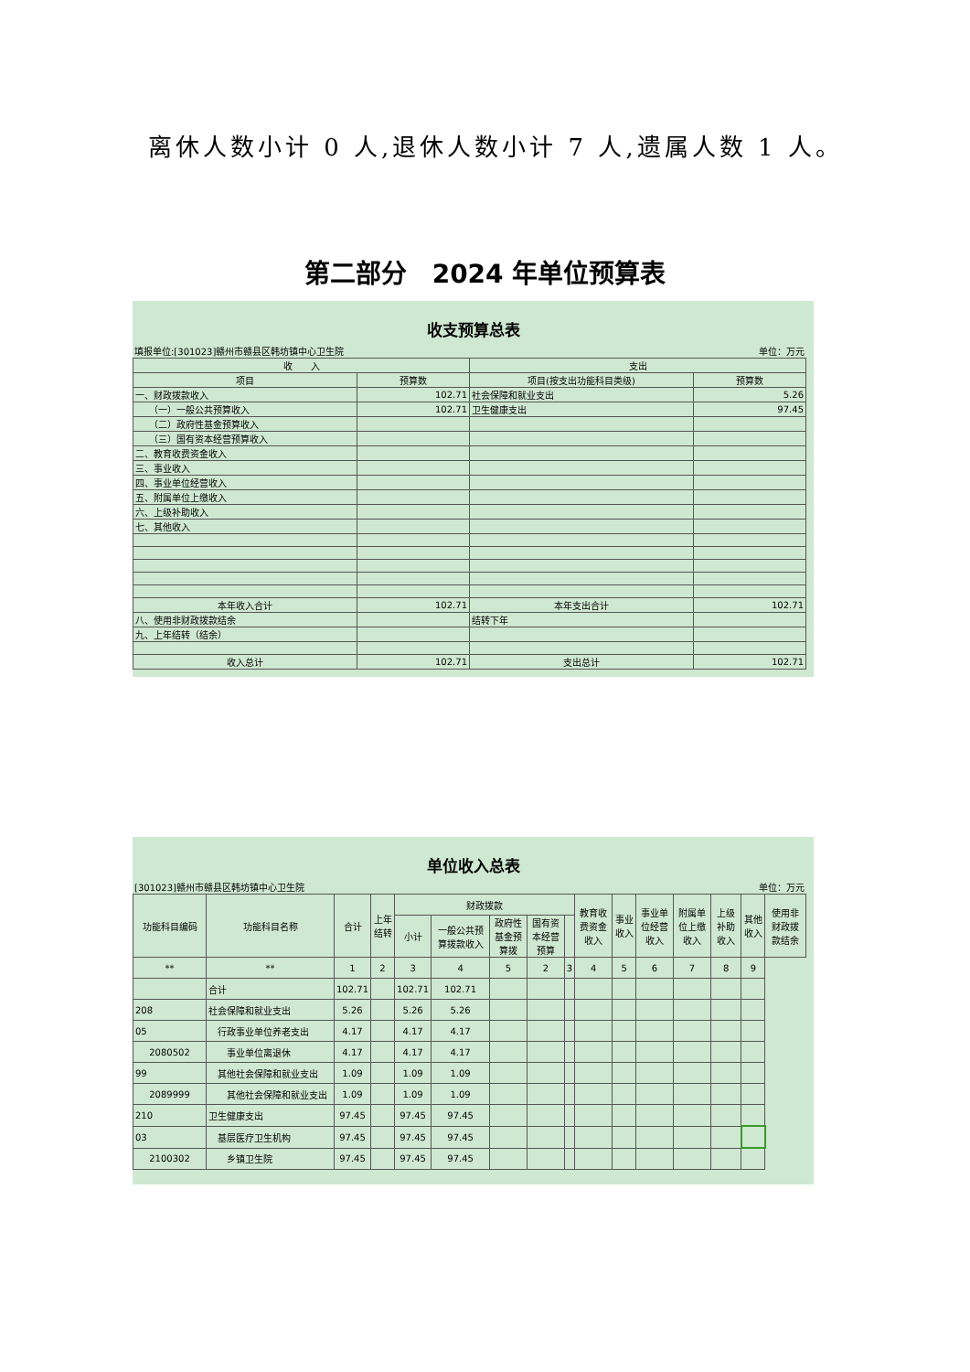离休人数小计 0 人,退休人数小计 7 人,遗属人数 1 人。
第二部分　2024 年单位预算表
收支预算总表
填报单位:[301023]赣州市赣县区韩坊镇中心卫生院 单位：万元
| 收 入 | | 支出 | |
| --- | --- | --- | --- |
| 项目 | 预算数 | 项目(按支出功能科目类级) | 预算数 |
| 一、财政拨款收入 | 102.71 | 社会保障和就业支出 | 5.26 |
| （一）一般公共预算收入 | 102.71 | 卫生健康支出 | 97.45 |
| （二）政府性基金预算收入 | | | |
| （三）国有资本经营预算收入 | | | |
| 二、教育收费资金收入 | | | |
| 三、事业收入 | | | |
| 四、事业单位经营收入 | | | |
| 五、附属单位上缴收入 | | | |
| 六、上级补助收入 | | | |
| 七、其他收入 | | | |
| 本年收入合计 | 102.71 | 本年支出合计 | 102.71 |
| 八、使用非财政拨款结余 | | 结转下年 | |
| 九、上年结转（结余） | | | |
| 收入总计 | 102.71 | 支出总计 | 102.71 |
单位收入总表
[301023]赣州市赣县区韩坊镇中心卫生院 单位：万元
| 功能科目编码 | 功能科目名称 | 合计 | 上年结转 | 财政拨款 | | | | | 教育收费资金收入 | 事业收入 | 事业单位经营收入 | 附属单位上缴收入 | 上级补助收入 | 其他收入 | 使用非财政拨款结余 |
| --- | --- | --- | --- | --- | --- | --- | --- | --- | --- | --- | --- | --- | --- | --- | --- |
| | | | | 小计 | 一般公共预算拨款收入 | 政府性基金预算拨 | 国有资本经营预算 | | | | | | | | |
| ** | ** | 1 | 2 | 3 | 4 | 5 | 2 | 3 | 4 | 5 | 6 | 7 | 8 | 9 | |
| | 合计 | 102.71 | | 102.71 | 102.71 | | | | | | | | | | |
| 208 | 社会保障和就业支出 | 5.26 | | 5.26 | 5.26 | | | | | | | | | | |
| 05 | 行政事业单位养老支出 | 4.17 | | 4.17 | 4.17 | | | | | | | | | | |
| 2080502 | 事业单位离退休 | 4.17 | | 4.17 | 4.17 | | | | | | | | | | |
| 99 | 其他社会保障和就业支出 | 1.09 | | 1.09 | 1.09 | | | | | | | | | | |
| 2089999 | 其他社会保障和就业支出 | 1.09 | | 1.09 | 1.09 | | | | | | | | | | |
| 210 | 卫生健康支出 | 97.45 | | 97.45 | 97.45 | | | | | | | | | | |
| 03 | 基层医疗卫生机构 | 97.45 | | 97.45 | 97.45 | | | | | | | | | | |
| 2100302 | 乡镇卫生院 | 97.45 | | 97.45 | 97.45 | | | | | | | | | | |